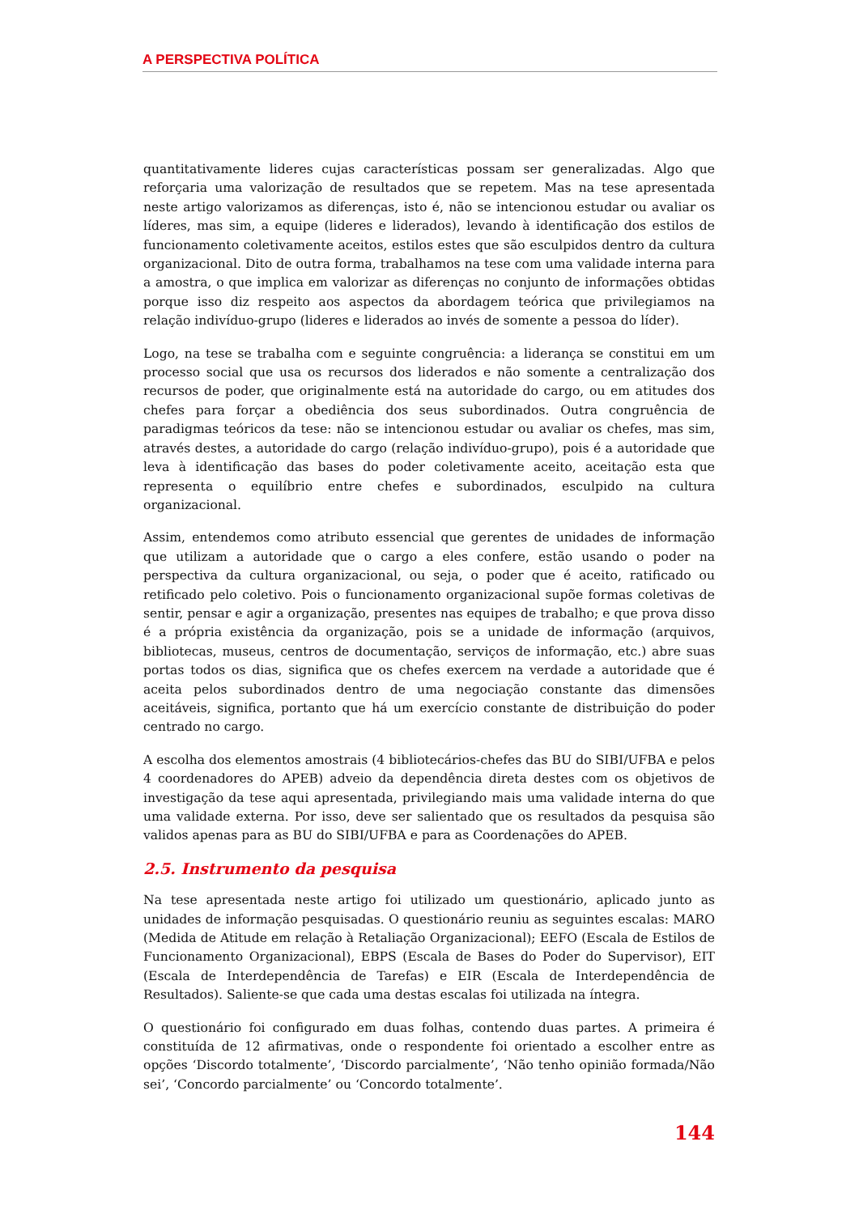A PERSPECTIVA POLÍTICA
quantitativamente lideres cujas características possam ser generalizadas. Algo que reforçaria uma valorização de resultados que se repetem. Mas na tese apresentada neste artigo valorizamos as diferenças, isto é, não se intencionou estudar ou avaliar os líderes, mas sim, a equipe (lideres e liderados), levando à identificação dos estilos de funcionamento coletivamente aceitos, estilos estes que são esculpidos dentro da cultura organizacional. Dito de outra forma, trabalhamos na tese com uma validade interna para a amostra, o que implica em valorizar as diferenças no conjunto de informações obtidas porque isso diz respeito aos aspectos da abordagem teórica que privilegiamos na relação indivíduo-grupo (lideres e liderados ao invés de somente a pessoa do líder).
Logo, na tese se trabalha com e seguinte congruência: a liderança se constitui em um processo social que usa os recursos dos liderados e não somente a centralização dos recursos de poder, que originalmente está na autoridade do cargo, ou em atitudes dos chefes para forçar a obediência dos seus subordinados. Outra congruência de paradigmas teóricos da tese: não se intencionou estudar ou avaliar os chefes, mas sim, através destes, a autoridade do cargo (relação indivíduo-grupo), pois é a autoridade que leva à identificação das bases do poder coletivamente aceito, aceitação esta que representa o equilíbrio entre chefes e subordinados, esculpido na cultura organizacional.
Assim, entendemos como atributo essencial que gerentes de unidades de informação que utilizam a autoridade que o cargo a eles confere, estão usando o poder na perspectiva da cultura organizacional, ou seja, o poder que é aceito, ratificado ou retificado pelo coletivo. Pois o funcionamento organizacional supõe formas coletivas de sentir, pensar e agir a organização, presentes nas equipes de trabalho; e que prova disso é a própria existência da organização, pois se a unidade de informação (arquivos, bibliotecas, museus, centros de documentação, serviços de informação, etc.) abre suas portas todos os dias, significa que os chefes exercem na verdade a autoridade que é aceita pelos subordinados dentro de uma negociação constante das dimensões aceitáveis, significa, portanto que há um exercício constante de distribuição do poder centrado no cargo.
A escolha dos elementos amostrais (4 bibliotecários-chefes das BU do SIBI/UFBA e pelos 4 coordenadores do APEB) adveio da dependência direta destes com os objetivos de investigação da tese aqui apresentada, privilegiando mais uma validade interna do que uma validade externa. Por isso, deve ser salientado que os resultados da pesquisa são validos apenas para as BU do SIBI/UFBA e para as Coordenações do APEB.
2.5. Instrumento da pesquisa
Na tese apresentada neste artigo foi utilizado um questionário, aplicado junto as unidades de informação pesquisadas. O questionário reuniu as seguintes escalas: MARO (Medida de Atitude em relação à Retaliação Organizacional); EEFO (Escala de Estilos de Funcionamento Organizacional), EBPS (Escala de Bases do Poder do Supervisor), EIT (Escala de Interdependência de Tarefas) e EIR (Escala de Interdependência de Resultados). Saliente-se que cada uma destas escalas foi utilizada na íntegra.
O questionário foi configurado em duas folhas, contendo duas partes. A primeira é constituída de 12 afirmativas, onde o respondente foi orientado a escolher entre as opções ‘Discordo totalmente’, ‘Discordo parcialmente’, ‘Não tenho opinião formada/Não sei’, ‘Concordo parcialmente’ ou ‘Concordo totalmente’.
144